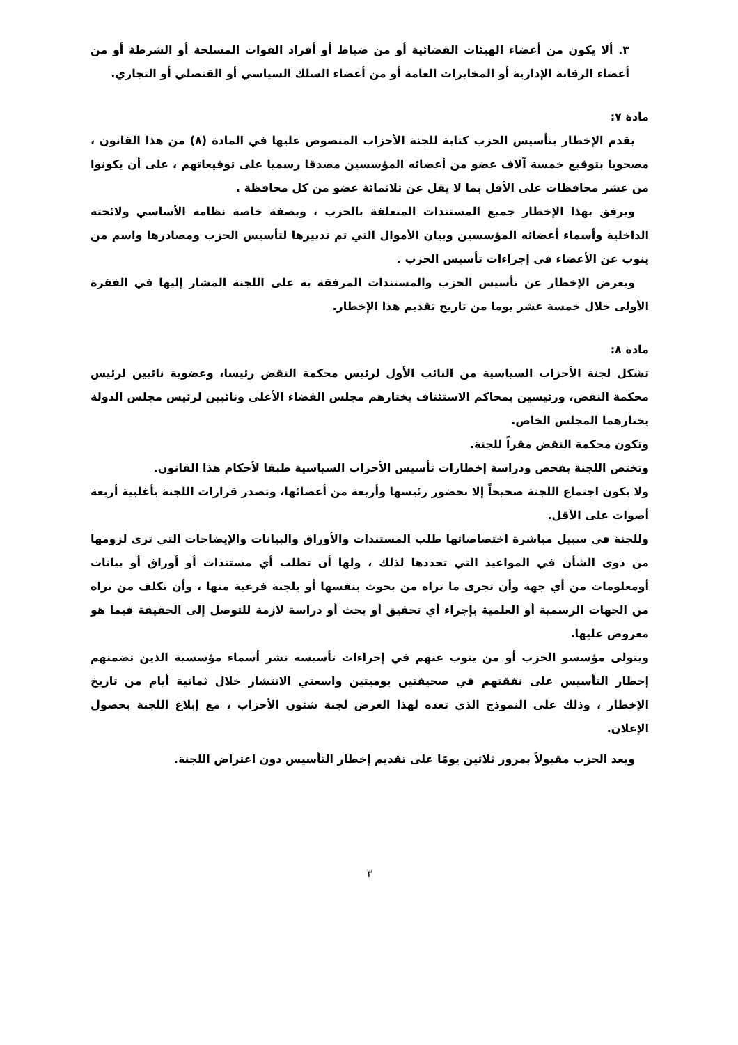٣. ألا يكون من أعضاء الهيئات القضائية أو من ضباط أو أفراد القوات المسلحة أو الشرطة أو من أعضاء الرقابة الإدارية أو المخابرات العامة أو من أعضاء السلك السياسي أو القنصلي أو التجاري.
مادة ٧:
يقدم الإخطار بتأسيس الحزب كتابة للجنة الأحزاب المنصوص عليها في المادة (٨) من هذا القانون ، مصحوبا بتوقيع خمسة آلاف عضو من أعضائه المؤسسين مصدقا رسميا على توقيعاتهم ، على أن يكونوا من عشر محافظات على الأقل بما لا يقل عن ثلاثمائة عضو من كل محافظة .
ويرفق بهذا الإخطار جميع المستندات المتعلقة بالحزب ، وبصفة خاصة نظامه الأساسي ولائحته الداخلية وأسماء أعضائه المؤسسين وبيان الأموال التي تم تدبيرها لتأسيس الحزب ومصادرها واسم من ينوب عن الأعضاء في إجراءات تأسيس الحزب .
ويعرض الإخطار عن تأسيس الحزب والمستندات المرفقة به على اللجنة المشار إليها في الفقرة الأولى خلال خمسة عشر يوما من تاريخ تقديم هذا الإخطار.
مادة ٨:
تشكل لجنة الأحزاب السياسية من النائب الأول لرئيس محكمة النقض رئيسا، وعضوية نائبين لرئيس محكمة النقض، ورئيسين بمحاكم الاستئناف يختارهم مجلس القضاء الأعلى ونائبين لرئيس مجلس الدولة يختارهما المجلس الخاص.
وتكون محكمة النقض مقراً للجنة.
وتختص اللجنة بفحص ودراسة إخطارات تأسيس الأحزاب السياسية طبقا لأحكام هذا القانون.
ولا يكون اجتماع اللجنة صحيحاً إلا بحضور رئيسها وأربعة من أعضائها، وتصدر قرارات اللجنة بأغلبية أربعة أصوات على الأقل.
وللجنة في سبيل مباشرة اختصاصاتها طلب المستندات والأوراق والبيانات والإيضاحات التي ترى لزومها من ذوى الشأن في المواعيد التي تحددها لذلك ، ولها أن تطلب أي مستندات أو أوراق أو بيانات أومعلومات من أي جهة وأن تجرى ما تراه من بحوث بنفسها أو بلجنة فرعية منها ، وأن تكلف من تراه من الجهات الرسمية أو العلمية بإجراء أي تحقيق أو بحث أو دراسة لازمة للتوصل إلى الحقيقة فيما هو معروض عليها.
ويتولى مؤسسو الحزب أو من ينوب عنهم في إجراءات تأسيسه نشر أسماء مؤسسية الذين تضمنهم إخطار التأسيس على نفقتهم في صحيفتين يوميتين واسعتي الانتشار خلال ثمانية أيام من تاريخ الإخطار ، وذلك على النموذج الذي تعده لهذا الغرض لجنة شئون الأحزاب ، مع إبلاغ اللجنة بحصول الإعلان.
ويعد الحزب مقبولاً بمرور ثلاثين يومًا على تقديم إخطار التأسيس دون اعتراض اللجنة.
٣